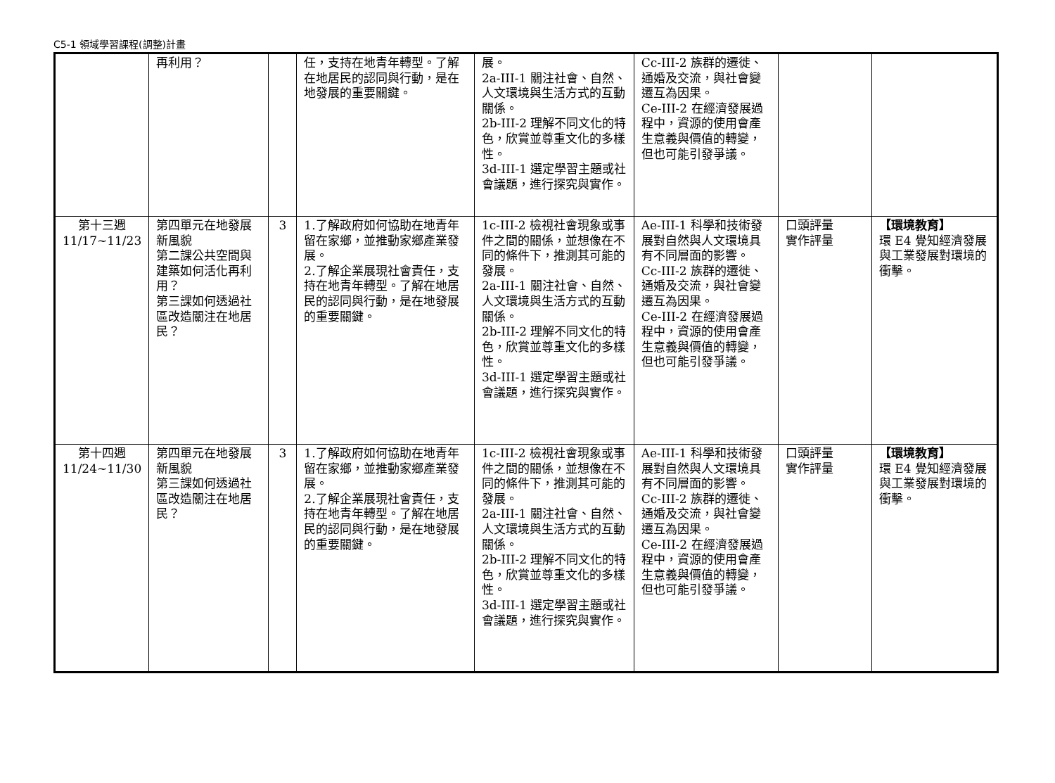C5-1 領域學習課程(調整)計畫
| | 再利用？ | | 任，支持在地青年轉型。了解在地居民的認同與行動，是在地發展的重要關鍵。 | 展。 2a-III-1 關注社會、自然、人文環境與生活方式的互動關係。 2b-III-2 理解不同文化的特色，欣賞並尊重文化的多樣性。 3d-III-1 選定學習主題或社會議題，進行探究與實作。 | Cc-III-2 族群的遷徙、通婚及交流，與社會變遷互為因果。 Ce-III-2 在經濟發展過程中，資源的使用會產生意義與價值的轉變，但也可能引發爭議。 | | |
| 第十三週 11/17~11/23 | 第四單元在地發展新風貌 第二課公共空間與建築如何活化再利用？ 第三課如何透過社區改造關注在地居民？ | 3 | 1.了解政府如何協助在地青年留在家鄉，並推動家鄉產業發展。 2.了解企業展現社會責任，支持在地青年轉型。了解在地居民的認同與行動，是在地發展的重要關鍵。 | 1c-III-2 檢視社會現象或事件之間的關係，並想像在不同的條件下，推測其可能的發展。 2a-III-1 關注社會、自然、人文環境與生活方式的互動關係。 2b-III-2 理解不同文化的特色，欣賞並尊重文化的多樣性。 3d-III-1 選定學習主題或社會議題，進行探究與實作。 | Ae-III-1 科學和技術發展對自然與人文環境具有不同層面的影響。 Cc-III-2 族群的遷徙、通婚及交流，與社會變遷互為因果。 Ce-III-2 在經濟發展過程中，資源的使用會產生意義與價值的轉變，但也可能引發爭議。 | 口頭評量 實作評量 | 【環境教育】 環 E4 覺知經濟發展與工業發展對環境的衝擊。 |
| 第十四週 11/24~11/30 | 第四單元在地發展新風貌 第三課如何透過社區改造關注在地居民？ | 3 | 1.了解政府如何協助在地青年留在家鄉，並推動家鄉產業發展。 2.了解企業展現社會責任，支持在地青年轉型。了解在地居民的認同與行動，是在地發展的重要關鍵。 | 1c-III-2 檢視社會現象或事件之間的關係，並想像在不同的條件下，推測其可能的發展。 2a-III-1 關注社會、自然、人文環境與生活方式的互動關係。 2b-III-2 理解不同文化的特色，欣賞並尊重文化的多樣性。 3d-III-1 選定學習主題或社會議題，進行探究與實作。 | Ae-III-1 科學和技術發展對自然與人文環境具有不同層面的影響。 Cc-III-2 族群的遷徙、通婚及交流，與社會變遷互為因果。 Ce-III-2 在經濟發展過程中，資源的使用會產生意義與價值的轉變，但也可能引發爭議。 | 口頭評量 實作評量 | 【環境教育】 環 E4 覺知經濟發展與工業發展對環境的衝擊。 |